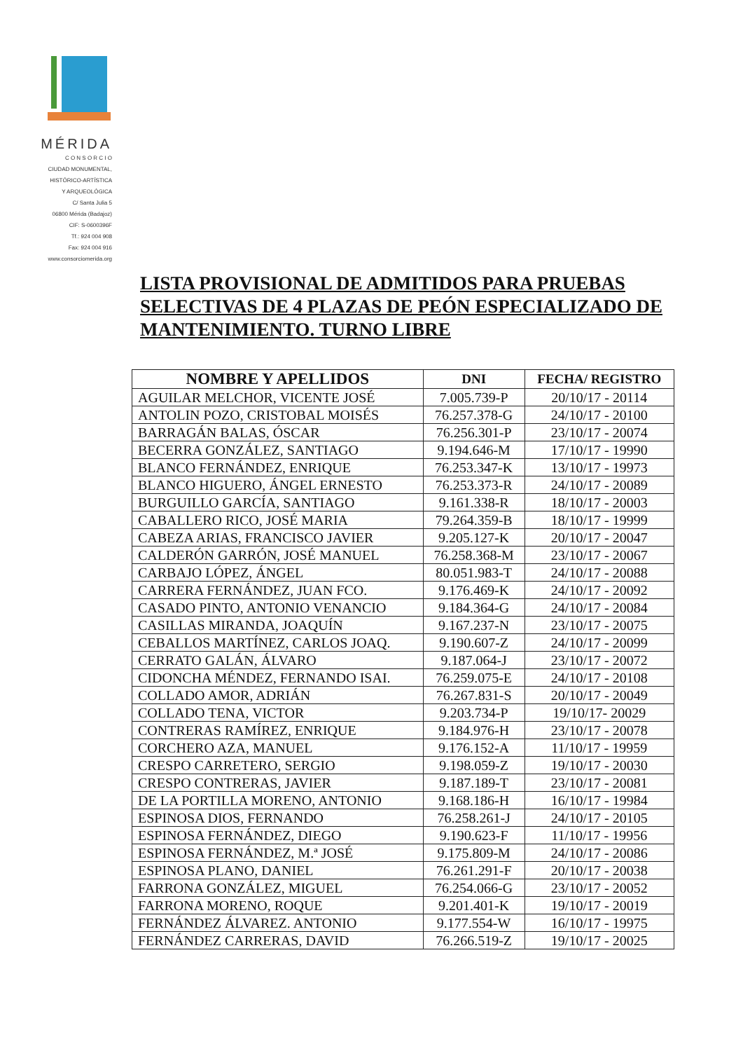MÉRIDA
C O N S O R C I O
CIUDAD MONUMENTAL,
HISTÓRICO-ARTÍSTICA
Y ARQUEOLÓGICA
C/ Santa Julia 5
06800 Mérida (Badajoz)
CIF: S-0600396F
Tf.: 924 004 908
Fax: 924 004 916
www.consorciomerida.org
LISTA PROVISIONAL DE ADMITIDOS PARA PRUEBAS SELECTIVAS DE 4 PLAZAS DE PEÓN ESPECIALIZADO DE MANTENIMIENTO. TURNO LIBRE
| NOMBRE Y APELLIDOS | DNI | FECHA/ REGISTRO |
| --- | --- | --- |
| AGUILAR MELCHOR, VICENTE JOSÉ | 7.005.739-P | 20/10/17 - 20114 |
| ANTOLIN POZO, CRISTOBAL MOISÉS | 76.257.378-G | 24/10/17 - 20100 |
| BARRAGÁN BALAS, ÓSCAR | 76.256.301-P | 23/10/17 - 20074 |
| BECERRA GONZÁLEZ, SANTIAGO | 9.194.646-M | 17/10/17 - 19990 |
| BLANCO FERNÁNDEZ, ENRIQUE | 76.253.347-K | 13/10/17 - 19973 |
| BLANCO HIGUERO, ÁNGEL ERNESTO | 76.253.373-R | 24/10/17 - 20089 |
| BURGUILLO GARCÍA, SANTIAGO | 9.161.338-R | 18/10/17 - 20003 |
| CABALLERO RICO, JOSÉ MARIA | 79.264.359-B | 18/10/17 - 19999 |
| CABEZA ARIAS, FRANCISCO JAVIER | 9.205.127-K | 20/10/17 - 20047 |
| CALDERÓN GARRÓN, JOSÉ MANUEL | 76.258.368-M | 23/10/17 - 20067 |
| CARBAJO LÓPEZ, ÁNGEL | 80.051.983-T | 24/10/17 - 20088 |
| CARRERA FERNÁNDEZ, JUAN FCO. | 9.176.469-K | 24/10/17 - 20092 |
| CASADO PINTO, ANTONIO VENANCIO | 9.184.364-G | 24/10/17 - 20084 |
| CASILLAS MIRANDA, JOAQUÍN | 9.167.237-N | 23/10/17 - 20075 |
| CEBALLOS MARTÍNEZ, CARLOS JOAQ. | 9.190.607-Z | 24/10/17 - 20099 |
| CERRATO GALÁN, ÁLVARO | 9.187.064-J | 23/10/17 - 20072 |
| CIDONCHA MÉNDEZ, FERNANDO ISAI. | 76.259.075-E | 24/10/17 - 20108 |
| COLLADO AMOR, ADRIÁN | 76.267.831-S | 20/10/17 - 20049 |
| COLLADO TENA, VICTOR | 9.203.734-P | 19/10/17- 20029 |
| CONTRERAS RAMÍREZ, ENRIQUE | 9.184.976-H | 23/10/17 - 20078 |
| CORCHERO AZA, MANUEL | 9.176.152-A | 11/10/17 - 19959 |
| CRESPO CARRETERO, SERGIO | 9.198.059-Z | 19/10/17 - 20030 |
| CRESPO CONTRERAS, JAVIER | 9.187.189-T | 23/10/17 - 20081 |
| DE LA PORTILLA MORENO, ANTONIO | 9.168.186-H | 16/10/17 - 19984 |
| ESPINOSA DIOS, FERNANDO | 76.258.261-J | 24/10/17 - 20105 |
| ESPINOSA FERNÁNDEZ, DIEGO | 9.190.623-F | 11/10/17 - 19956 |
| ESPINOSA FERNÁNDEZ, M.ª JOSÉ | 9.175.809-M | 24/10/17 - 20086 |
| ESPINOSA PLANO, DANIEL | 76.261.291-F | 20/10/17 - 20038 |
| FARRONA GONZÁLEZ, MIGUEL | 76.254.066-G | 23/10/17 - 20052 |
| FARRONA MORENO, ROQUE | 9.201.401-K | 19/10/17 - 20019 |
| FERNÁNDEZ ÁLVAREZ. ANTONIO | 9.177.554-W | 16/10/17 - 19975 |
| FERNÁNDEZ CARRERAS, DAVID | 76.266.519-Z | 19/10/17 - 20025 |